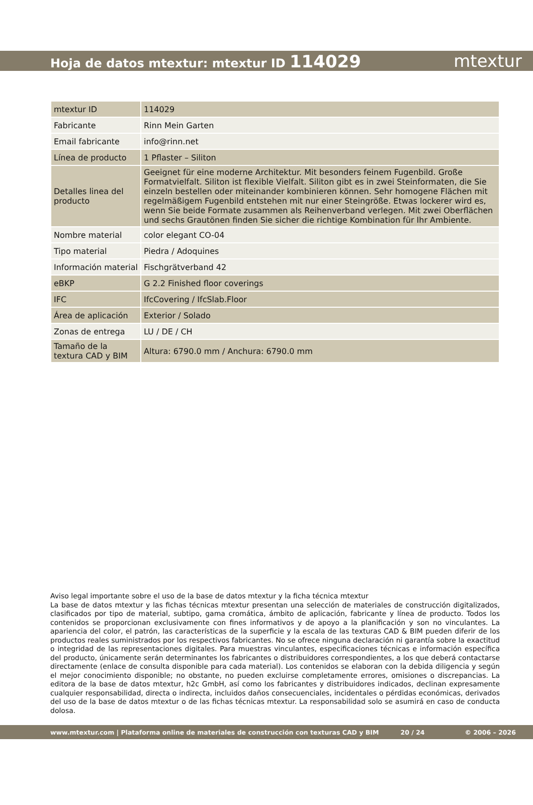Hoja de datos mtextur: mtextur ID 114029
mtextur
| mtextur ID | 114029 |
| Fabricante | Rinn Mein Garten |
| Email fabricante | info@rinn.net |
| Línea de producto | 1 Pflaster – Siliton |
| Detalles linea del producto | Geeignet für eine moderne Architektur. Mit besonders feinem Fugenbild. Große Formatvielfalt. Siliton ist flexible Vielfalt. Siliton gibt es in zwei Steinformaten, die Sie einzeln bestellen oder miteinander kombinieren können. Sehr homogene Flächen mit regelmäßigem Fugenbild entstehen mit nur einer Steingröße. Etwas lockerer wird es, wenn Sie beide Formate zusammen als Reihenverband verlegen. Mit zwei Oberflächen und sechs Grautönen finden Sie sicher die richtige Kombination für Ihr Ambiente. |
| Nombre material | color elegant CO-04 |
| Tipo material | Piedra / Adoquines |
| Información material | Fischgrätverband 42 |
| eBKP | G 2.2 Finished floor coverings |
| IFC | IfcCovering / IfcSlab.Floor |
| Área de aplicación | Exterior / Solado |
| Zonas de entrega | LU / DE / CH |
| Tamaño de la textura CAD y BIM | Altura: 6790.0 mm / Anchura: 6790.0 mm |
Aviso legal importante sobre el uso de la base de datos mtextur y la ficha técnica mtextur
La base de datos mtextur y las fichas técnicas mtextur presentan una selección de materiales de construcción digitalizados, clasificados por tipo de material, subtipo, gama cromática, ámbito de aplicación, fabricante y línea de producto. Todos los contenidos se proporcionan exclusivamente con fines informativos y de apoyo a la planificación y son no vinculantes. La apariencia del color, el patrón, las características de la superficie y la escala de las texturas CAD & BIM pueden diferir de los productos reales suministrados por los respectivos fabricantes. No se ofrece ninguna declaración ni garantía sobre la exactitud o integridad de las representaciones digitales. Para muestras vinculantes, especificaciones técnicas e información específica del producto, únicamente serán determinantes los fabricantes o distribuidores correspondientes, a los que deberá contactarse directamente (enlace de consulta disponible para cada material). Los contenidos se elaboran con la debida diligencia y según el mejor conocimiento disponible; no obstante, no pueden excluirse completamente errores, omisiones o discrepancias. La editora de la base de datos mtextur, h2c GmbH, así como los fabricantes y distribuidores indicados, declinan expresamente cualquier responsabilidad, directa o indirecta, incluidos daños consecuenciales, incidentales o pérdidas económicas, derivados del uso de la base de datos mtextur o de las fichas técnicas mtextur. La responsabilidad solo se asumirá en caso de conducta dolosa.
www.mtextur.com | Plataforma online de materiales de construcción con texturas CAD y BIM 20 / 24 © 2006 – 2026